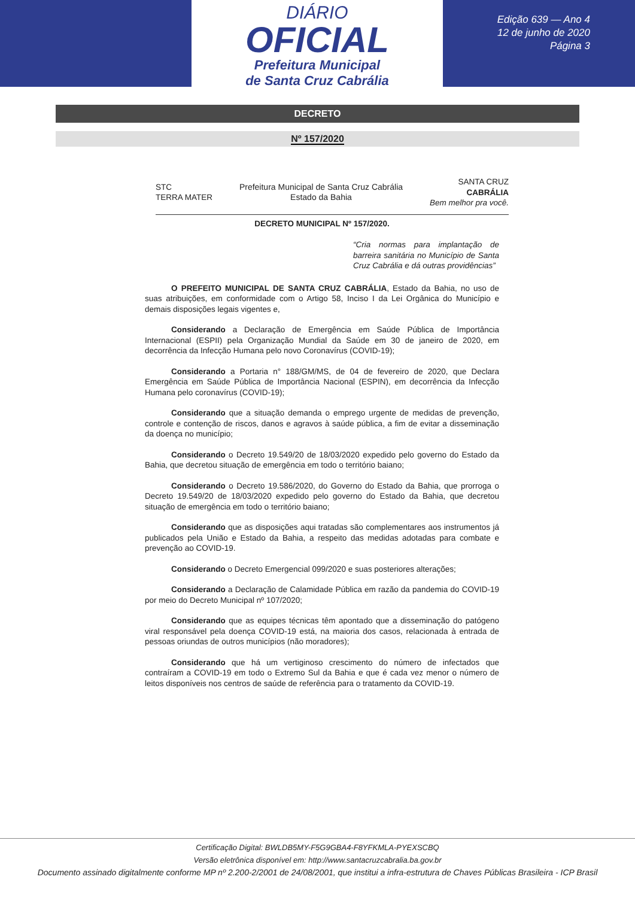DIÁRIO
OFICIAL
Prefeitura Municipal
de Santa Cruz Cabrália
Edição 639 — Ano 4
12 de junho de 2020
Página 3
DECRETO
Nº 157/2020
STC
TERRA MATER
Prefeitura Municipal de Santa Cruz Cabrália
Estado da Bahia
SANTA CRUZ
CABRÁLIA
Bem melhor pra você.
DECRETO MUNICIPAL Nº 157/2020.
“Cria normas para implantação de barreira sanitária no Município de Santa Cruz Cabrália e dá outras providências”
O PREFEITO MUNICIPAL DE SANTA CRUZ CABRÁLIA, Estado da Bahia, no uso de suas atribuições, em conformidade com o Artigo 58, Inciso I da Lei Orgânica do Município e demais disposições legais vigentes e,
Considerando a Declaração de Emergência em Saúde Pública de Importância Internacional (ESPII) pela Organização Mundial da Saúde em 30 de janeiro de 2020, em decorrência da Infecção Humana pelo novo Coronavírus (COVID-19);
Considerando a Portaria n° 188/GM/MS, de 04 de fevereiro de 2020, que Declara Emergência em Saúde Pública de Importância Nacional (ESPIN), em decorrência da Infecção Humana pelo coronavírus (COVID-19);
Considerando que a situação demanda o emprego urgente de medidas de prevenção, controle e contenção de riscos, danos e agravos à saúde pública, a fim de evitar a disseminação da doença no município;
Considerando o Decreto 19.549/20 de 18/03/2020 expedido pelo governo do Estado da Bahia, que decretou situação de emergência em todo o território baiano;
Considerando o Decreto 19.586/2020, do Governo do Estado da Bahia, que prorroga o Decreto 19.549/20 de 18/03/2020 expedido pelo governo do Estado da Bahia, que decretou situação de emergência em todo o território baiano;
Considerando que as disposições aqui tratadas são complementares aos instrumentos já publicados pela União e Estado da Bahia, a respeito das medidas adotadas para combate e prevenção ao COVID-19.
Considerando o Decreto Emergencial 099/2020 e suas posteriores alterações;
Considerando a Declaração de Calamidade Pública em razão da pandemia do COVID-19 por meio do Decreto Municipal nº 107/2020;
Considerando que as equipes técnicas têm apontado que a disseminação do patógeno viral responsável pela doença COVID-19 está, na maioria dos casos, relacionada à entrada de pessoas oriundas de outros municípios (não moradores);
Considerando que há um vertiginoso crescimento do número de infectados que contraíram a COVID-19 em todo o Extremo Sul da Bahia e que é cada vez menor o número de leitos disponíveis nos centros de saúde de referência para o tratamento da COVID-19.
Certificação Digital: BWLDB5MY-F5G9GBA4-F8YFKMLA-PYEXSCBQ
Versão eletrônica disponível em: http://www.santacruzcabralia.ba.gov.br
Documento assinado digitalmente conforme MP nº 2.200-2/2001 de 24/08/2001, que institui a infra-estrutura de Chaves Públicas Brasileira - ICP Brasil